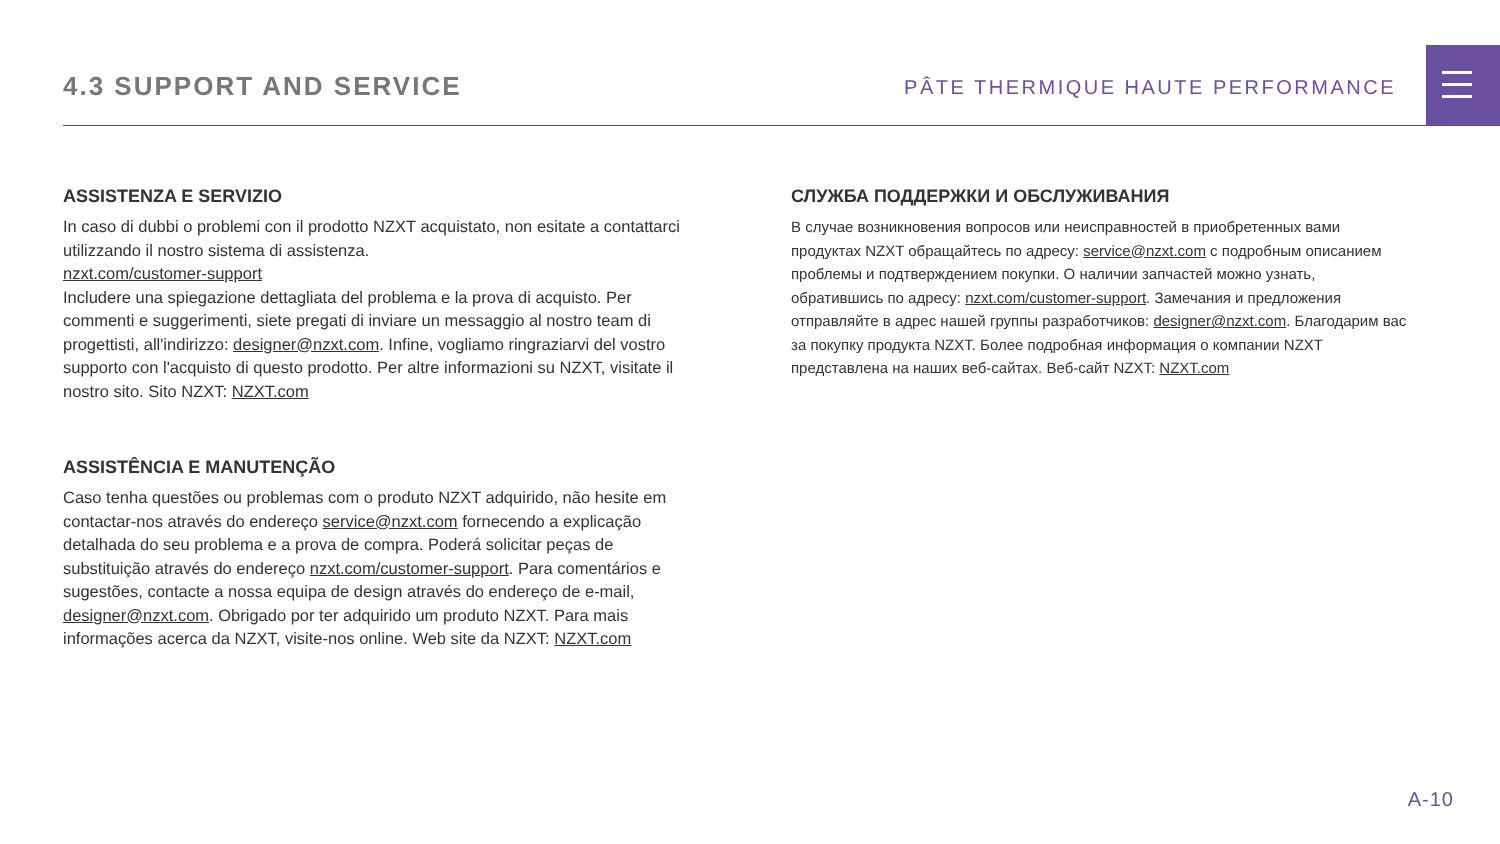4.3 SUPPORT AND SERVICE
PÂTE THERMIQUE HAUTE PERFORMANCE
ASSISTENZA E SERVIZIO
In caso di dubbi o problemi con il prodotto NZXT acquistato, non esitate a contattarci utilizzando il nostro sistema di assistenza.
nzxt.com/customer-support
Includere una spiegazione dettagliata del problema e la prova di acquisto. Per commenti e suggerimenti, siete pregati di inviare un messaggio al nostro team di progettisti, all'indirizzo: designer@nzxt.com. Infine, vogliamo ringraziarvi del vostro supporto con l'acquisto di questo prodotto. Per altre informazioni su NZXT, visitate il nostro sito. Sito NZXT: NZXT.com
ASSISTÊNCIA E MANUTENÇÃO
Caso tenha questões ou problemas com o produto NZXT adquirido, não hesite em contactar-nos através do endereço service@nzxt.com fornecendo a explicação detalhada do seu problema e a prova de compra. Poderá solicitar peças de substituição através do endereço nzxt.com/customer-support. Para comentários e sugestões, contacte a nossa equipa de design através do endereço de e-mail, designer@nzxt.com. Obrigado por ter adquirido um produto NZXT. Para mais informações acerca da NZXT, visite-nos online. Web site da NZXT: NZXT.com
СЛУЖБА ПОДДЕРЖКИ И ОБСЛУЖИВАНИЯ
В случае возникновения вопросов или неисправностей в приобретенных вами продуктах NZXT обращайтесь по адресу: service@nzxt.com с подробным описанием проблемы и подтверждением покупки. О наличии запчастей можно узнать, обратившись по адресу: nzxt.com/customer-support. Замечания и предложения отправляйте в адрес нашей группы разработчиков: designer@nzxt.com. Благодарим вас за покупку продукта NZXT. Более подробная информация о компании NZXT представлена на наших веб-сайтах. Веб-сайт NZXT: NZXT.com
A-10